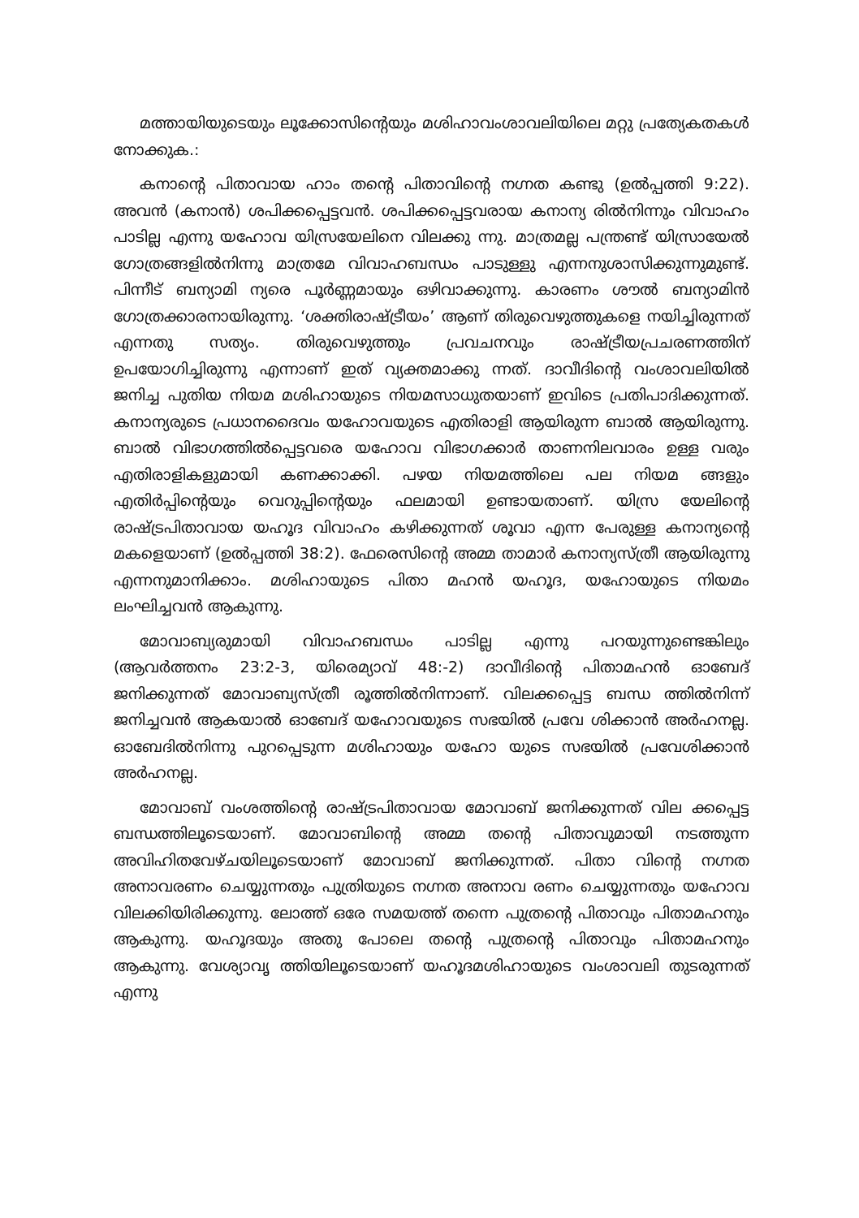മത്തായിയുടെയും ലൂക്കോസിന്റെയും മശിഹാവംശാവലിയിലെ മറ്റു പ്രത്യേകതകൾ നോക്കുക.:
കനാന്റെ പിതാവായ ഹാം തന്റെ പിതാവിന്റെ നഗ്നത കണ്ടു (ഉൽപ്പത്തി 9:22). അവൻ (കനാൻ) ശപിക്കപ്പെട്ടവൻ. ശപിക്കപ്പെട്ടവരായ കനാന്യ രിൽനിന്നും വിവാഹം പാടില്ല എന്നു യഹോവ യിസ്രയേലിനെ വിലക്കു ന്നു. മാത്രമല്ല പന്ത്രണ്ട് യിസ്രായേൽ ഗോത്രങ്ങളിൽനിന്നു മാത്രമേ വിവാഹബന്ധം പാടുള്ളു എന്നനുശാസിക്കുന്നുമുണ്ട്. പിന്നീട് ബന്യാമി ന്യരെ പൂർണ്ണമായും ഒഴിവാക്കുന്നു. കാരണം ശൗൽ ബന്യാമിൻ ഗോത്രക്കാരനായിരുന്നു. ‘ശക്തിരാഷ്ട്രീയം’ ആണ് തിരുവെഴുത്തുകളെ നയിച്ചിരുന്നത് എന്നതു സത്യം. തിരുവെഴുത്തും പ്രവചനവും രാഷ്ട്രീയപ്രചരണത്തിന് ഉപയോഗിച്ചിരുന്നു എന്നാണ് ഇത് വ്യക്തമാക്കു ന്നത്. ദാവീദിന്റെ വംശാവലിയിൽ ജനിച്ച പുതിയ നിയമ മശിഹായുടെ നിയമസാധുതയാണ് ഇവിടെ പ്രതിപാദിക്കുന്നത്. കനാന്യരുടെ പ്രധാനദൈവം യഹോവയുടെ എതിരാളി ആയിരുന്ന ബാൽ ആയിരുന്നു. ബാൽ വിഭാഗത്തിൽപ്പെട്ടവരെ യഹോവ വിഭാഗക്കാർ താണനിലവാരം ഉള്ള വരും എതിരാളികളുമായി കണക്കാക്കി. പഴയ നിയമത്തിലെ പല നിയമ ങ്ങളും എതിർപ്പിന്റെയും വെറുപ്പിന്റെയും ഫലമായി ഉണ്ടായതാണ്. യിസ്ര യേലിന്റെ രാഷ്ട്രപിതാവായ യഹൂദ വിവാഹം കഴിക്കുന്നത് ശൂവാ എന്ന പേരുള്ള കനാന്യന്റെ മകളെയാണ് (ഉൽപ്പത്തി 38:2). ഫേരെസിന്റെ അമ്മ താമാർ കനാന്യസ്ത്രീ ആയിരുന്നു എന്നനുമാനിക്കാം. മശിഹായുടെ പിതാ മഹൻ യഹൂദ, യഹോയുടെ നിയമം ലംഘിച്ചവൻ ആകുന്നു.
മോവാബ്യരുമായി വിവാഹബന്ധം പാടില്ല എന്നു പറയുന്നുണ്ടെങ്കിലും (ആവർത്തനം 23:2-3, യിരെമ്യാവ് 48:-2) ദാവീദിന്റെ പിതാമഹൻ ഓബേദ് ജനിക്കുന്നത് മോവാബ്യസ്ത്രീ രൂത്തിൽനിന്നാണ്. വിലക്കപ്പെട്ട ബന്ധ ത്തിൽനിന്ന് ജനിച്ചവൻ ആകയാൽ ഓബേദ് യഹോവയുടെ സഭയിൽ പ്രവേ ശിക്കാൻ അർഹനല്ല. ഓബേദിൽനിന്നു പുറപ്പെടുന്ന മശിഹായും യഹോ യുടെ സഭയിൽ പ്രവേശിക്കാൻ അർഹനല്ല.
മോവാബ് വംശത്തിന്റെ രാഷ്ട്രപിതാവായ മോവാബ് ജനിക്കുന്നത് വില ക്കപ്പെട്ട ബന്ധത്തിലൂടെയാണ്. മോവാബിന്റെ അമ്മ തന്റെ പിതാവുമായി നടത്തുന്ന അവിഹിതവേഴ്ചയിലൂടെയാണ് മോവാബ് ജനിക്കുന്നത്. പിതാ വിന്റെ നഗ്നത അനാവരണം ചെയ്യുന്നതും പുത്രിയുടെ നഗ്നത അനാവ രണം ചെയ്യുന്നതും യഹോവ വിലക്കിയിരിക്കുന്നു. ലോത്ത് ഒരേ സമയത്ത് തന്നെ പുത്രന്റെ പിതാവും പിതാമഹനും ആകുന്നു. യഹൂദയും അതു പോലെ തന്റെ പുത്രന്റെ പിതാവും പിതാമഹനും ആകുന്നു. വേശ്യാവൃ ത്തിയിലൂടെയാണ് യഹൂദമശിഹായുടെ വംശാവലി തുടരുന്നത് എന്നു